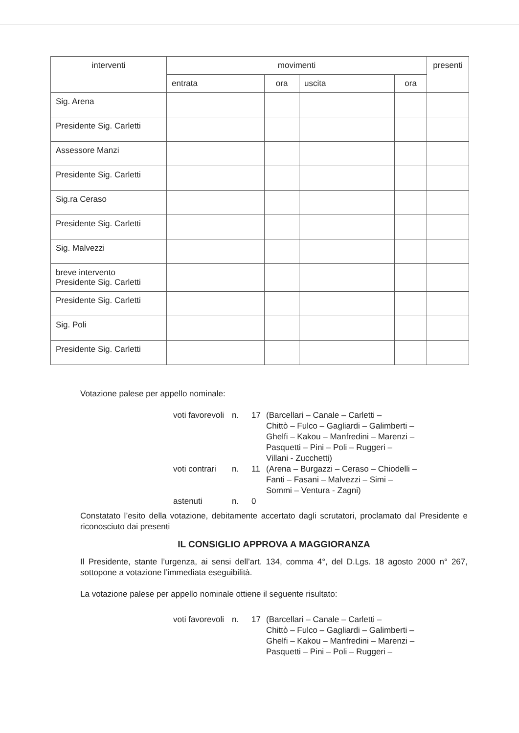| interventi | movimenti | | | | presenti |
| --- | --- | --- | --- | --- | --- |
| | entrata | ora | uscita | ora | |
| Sig. Arena | | | | | |
| Presidente Sig. Carletti | | | | | |
| Assessore Manzi | | | | | |
| Presidente Sig. Carletti | | | | | |
| Sig.ra Ceraso | | | | | |
| Presidente Sig. Carletti | | | | | |
| Sig. Malvezzi | | | | | |
| breve intervento Presidente Sig. Carletti | | | | | |
| Presidente Sig. Carletti | | | | | |
| Sig. Poli | | | | | |
| Presidente Sig. Carletti | | | | | |
Votazione palese per appello nominale:
voti favorevoli n. 17 (Barcellari – Canale – Carletti –
Chittò – Fulco – Gagliardi – Galimberti –
Ghelfi – Kakou – Manfredini – Marenzi –
Pasquetti – Pini – Poli – Ruggeri –
Villani - Zucchetti) voti contrari n. 11 (Arena – Burgazzi – Ceraso – Chiodelli –
Fanti – Fasani – Malvezzi – Simi –
Sommi – Ventura - Zagni) astenuti n. 0
Constatato l’esito della votazione, debitamente accertato dagli scrutatori, proclamato dal Presidente e riconosciuto dai presenti
IL CONSIGLIO APPROVA A MAGGIORANZA
Il Presidente, stante l’urgenza, ai sensi dell’art. 134, comma 4°, del D.Lgs. 18 agosto 2000 n° 267, sottopone a votazione l’immediata eseguibilità.
La votazione palese per appello nominale ottiene il seguente risultato:
voti favorevoli n. 17 (Barcellari – Canale – Carletti –
Chittò – Fulco – Gagliardi – Galimberti –
Ghelfi – Kakou – Manfredini – Marenzi –
Pasquetti – Pini – Poli – Ruggeri –